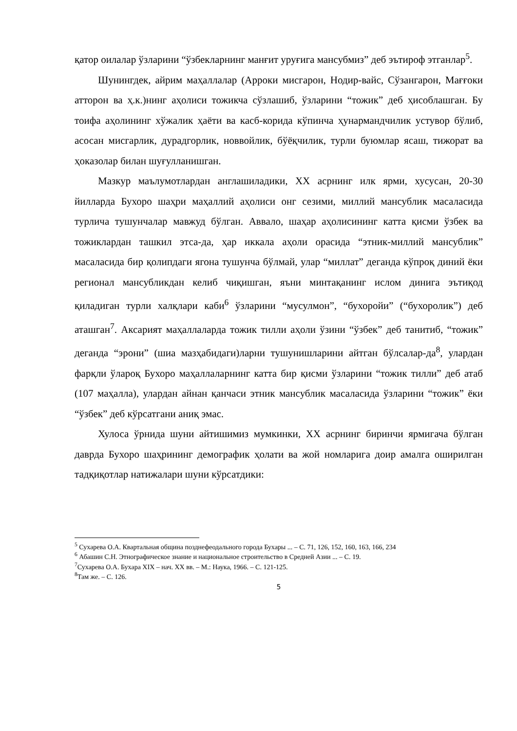қатор оилалар ўзларини “ўзбекларнинг манғит уруғига мансубмиз” деб эътироф этганлар<sup>5</sup>.
Шунингдек, айрим маҳаллалар (Арроки мисгарон, Нодир-вайс, Сўзангарон, Мағғоки атторон ва ҳ.к.)нинг аҳолиси тожикча сўзлашиб, ўзларини “тожик” деб ҳисоблашган. Бу тоифа аҳолининг хўжалик ҳаёти ва касб-корида кўпинча ҳунармандчилик устувор бўлиб, асосан мисгарлик, дурадгорлик, новвойлик, бўёқчилик, турли буюмлар ясаш, тижорат ва ҳоказолар билан шуғулланишган.
Мазкур маълумотлардан англашиладики, XX асрнинг илк ярми, хусусан, 20-30 йилларда Бухоро шаҳри маҳаллий аҳолиси онг сезими, миллий мансублик масаласида турлича тушунчалар мавжуд бўлган. Аввало, шаҳар аҳолисининг катта қисми ўзбек ва тожиклардан ташкил этса-да, ҳар иккала аҳоли орасида “этник-миллий мансублик” масаласида бир қолипдаги ягона тушунча бўлмай, улар “миллат” деганда кўпроқ диний ёки регионал мансубликдан келиб чиқишган, яъни минтақанинг ислом динига эътиқод қиладиган турли халқлари каби<sup>6</sup> ўзларини “мусулмон”, “бухоройи” (“бухоролик”) деб аташган<sup>7</sup>. Аксарият маҳаллаларда тожик тилли аҳоли ўзини “ўзбек” деб танитиб, “тожик” деганда “эрони” (шиа мазҳабидаги)ларни тушунишларини айтган бўлсалар-да<sup>8</sup>, улардан фарқли ўлароқ Бухоро маҳаллаларнинг катта бир қисми ўзларини “тожик тилли” деб атаб (107 маҳалла), улардан айнан қанчаси этник мансублик масаласида ўзларини “тожик” ёки “ўзбек” деб кўрсатгани аниқ эмас.
Хулоса ўрнида шуни айтишимиз мумкинки, XX асрнинг биринчи ярмигача бўлган даврда Бухоро шаҳрининг демографик ҳолати ва жой номларига доир амалга оширилган тадқиқотлар натижалари шуни кўрсатдики:
<sup>5</sup> Сухарева О.А. Квартальная община позднефеодального города Бухары ... – С. 71, 126, 152, 160, 163, 166, 234
<sup>6</sup> Абашин С.Н. Этнографическое знание и национальное строительство в Средней Азии ... – С. 19.
<sup>7</sup> Сухарева О.А. Бухара XIX – нач. XX вв. – М.: Наука, 1966. – С. 121-125.
<sup>8</sup> Там же. – С. 126.
5